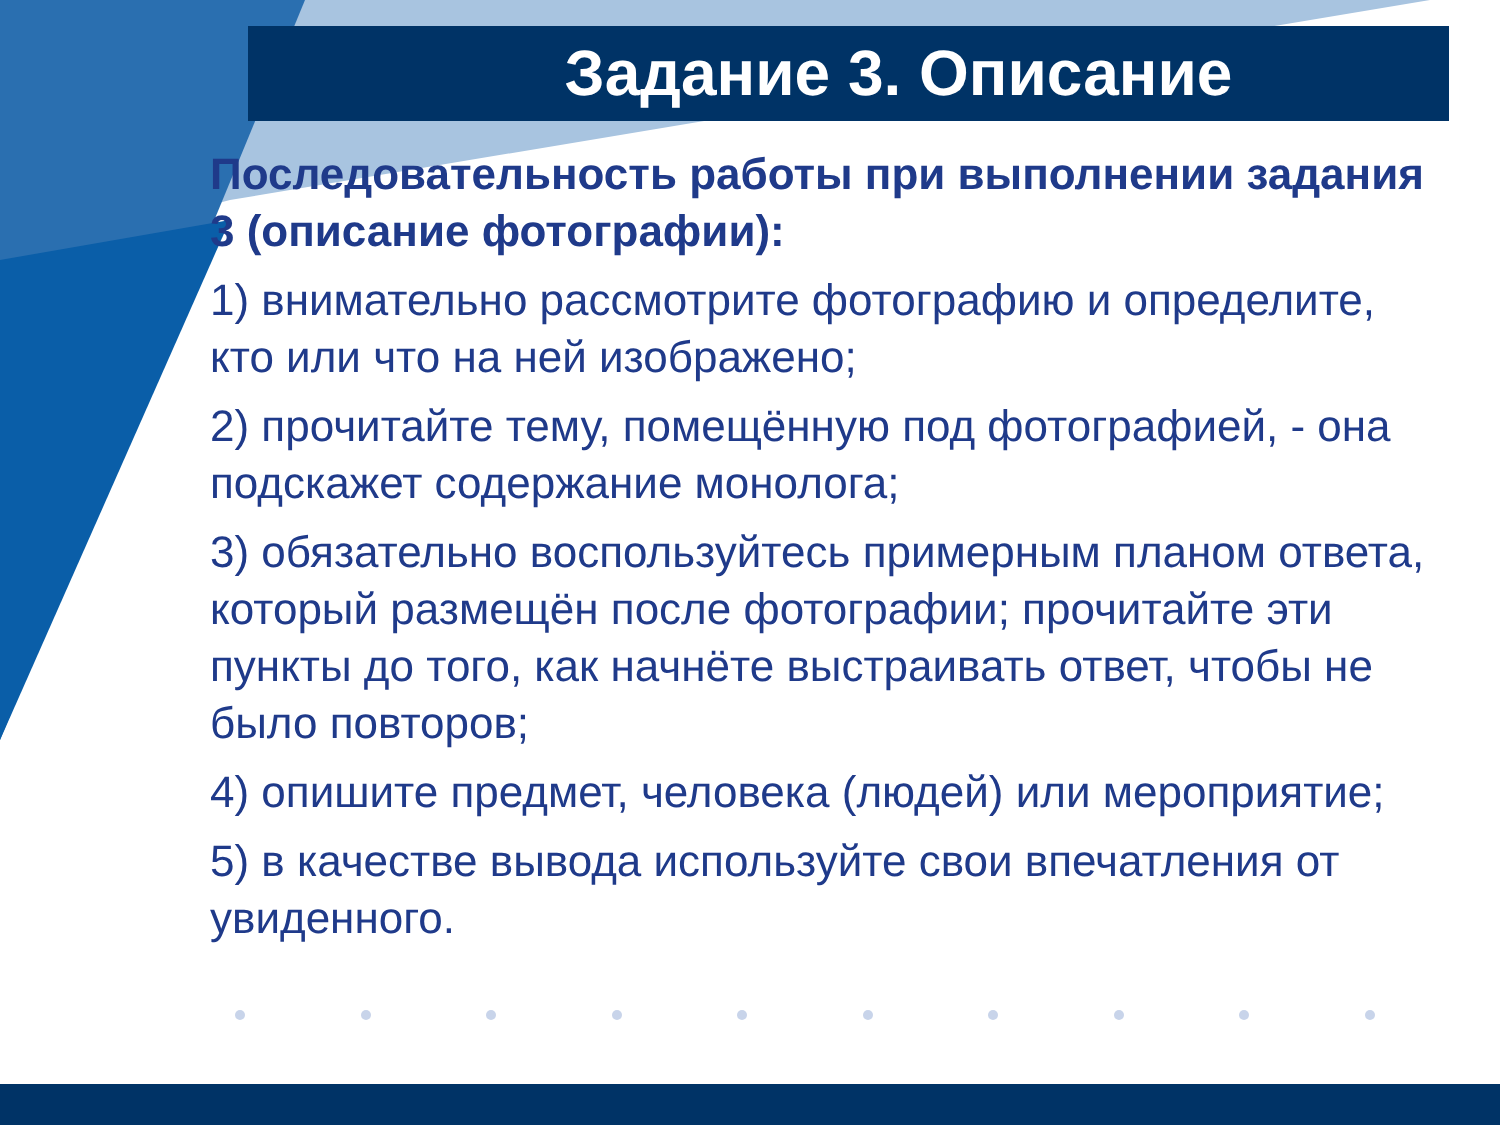Задание 3. Описание
Последовательность работы при выполнении задания 3 (описание фотографии):
1) внимательно рассмотрите фотографию и определите, кто или что на ней изображено;
2) прочитайте тему, помещённую под фотографией, - она подскажет содержание монолога;
3) обязательно воспользуйтесь примерным планом ответа, который размещён после фотографии; прочитайте эти пункты до того, как начнёте выстраивать ответ, чтобы не было повторов;
4) опишите предмет, человека (людей) или мероприятие;
5) в качестве вывода используйте свои впечатления от увиденного.